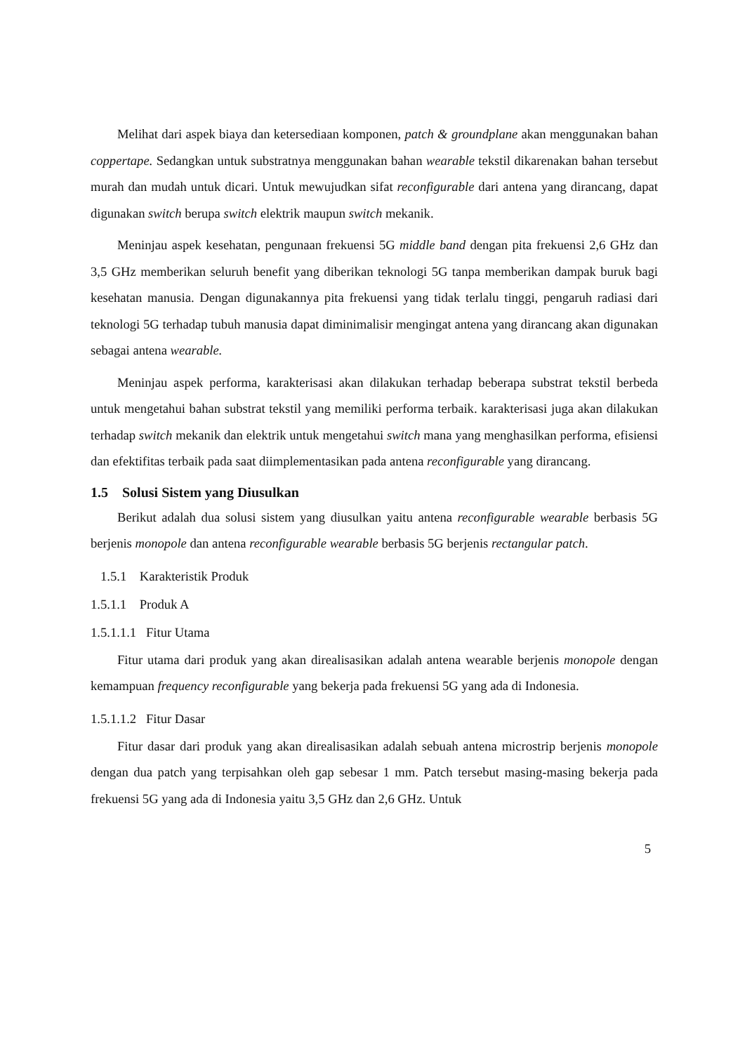Melihat dari aspek biaya dan ketersediaan komponen, patch & groundplane akan menggunakan bahan coppertape. Sedangkan untuk substratnya menggunakan bahan wearable tekstil dikarenakan bahan tersebut murah dan mudah untuk dicari. Untuk mewujudkan sifat reconfigurable dari antena yang dirancang, dapat digunakan switch berupa switch elektrik maupun switch mekanik.
Meninjau aspek kesehatan, pengunaan frekuensi 5G middle band dengan pita frekuensi 2,6 GHz dan 3,5 GHz memberikan seluruh benefit yang diberikan teknologi 5G tanpa memberikan dampak buruk bagi kesehatan manusia. Dengan digunakannya pita frekuensi yang tidak terlalu tinggi, pengaruh radiasi dari teknologi 5G terhadap tubuh manusia dapat diminimalisir mengingat antena yang dirancang akan digunakan sebagai antena wearable.
Meninjau aspek performa, karakterisasi akan dilakukan terhadap beberapa substrat tekstil berbeda untuk mengetahui bahan substrat tekstil yang memiliki performa terbaik. karakterisasi juga akan dilakukan terhadap switch mekanik dan elektrik untuk mengetahui switch mana yang menghasilkan performa, efisiensi dan efektifitas terbaik pada saat diimplementasikan pada antena reconfigurable yang dirancang.
1.5 Solusi Sistem yang Diusulkan
Berikut adalah dua solusi sistem yang diusulkan yaitu antena reconfigurable wearable berbasis 5G berjenis monopole dan antena reconfigurable wearable berbasis 5G berjenis rectangular patch.
1.5.1 Karakteristik Produk
1.5.1.1 Produk A
1.5.1.1.1 Fitur Utama
Fitur utama dari produk yang akan direalisasikan adalah antena wearable berjenis monopole dengan kemampuan frequency reconfigurable yang bekerja pada frekuensi 5G yang ada di Indonesia.
1.5.1.1.2 Fitur Dasar
Fitur dasar dari produk yang akan direalisasikan adalah sebuah antena microstrip berjenis monopole dengan dua patch yang terpisahkan oleh gap sebesar 1 mm. Patch tersebut masing-masing bekerja pada frekuensi 5G yang ada di Indonesia yaitu 3,5 GHz dan 2,6 GHz. Untuk
5